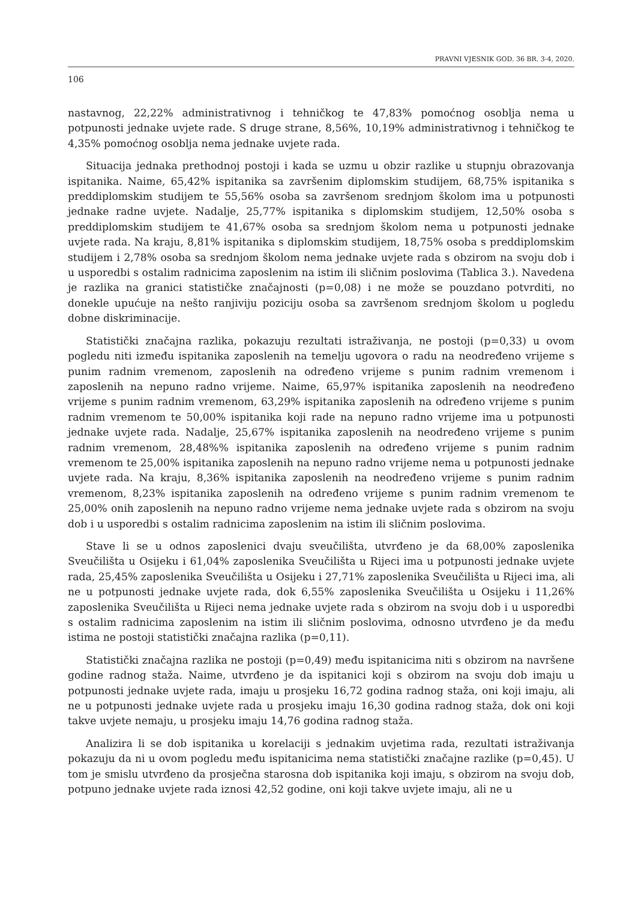PRAVNI VJESNIK GOD. 36 BR. 3-4, 2020.
106
nastavnog, 22,22% administrativnog i tehničkog te 47,83% pomoćnog osoblja nema u potpunosti jednake uvjete rade. S druge strane, 8,56%, 10,19% administrativnog i tehničkog te 4,35% pomoćnog osoblja nema jednake uvjete rada.
Situacija jednaka prethodnoj postoji i kada se uzmu u obzir razlike u stupnju obrazovanja ispitanika. Naime, 65,42% ispitanika sa završenim diplomskim studijem, 68,75% ispitanika s preddiplomskim studijem te 55,56% osoba sa završenom srednjom školom ima u potpunosti jednake radne uvjete. Nadalje, 25,77% ispitanika s diplomskim studijem, 12,50% osoba s preddiplomskim studijem te 41,67% osoba sa srednjom školom nema u potpunosti jednake uvjete rada. Na kraju, 8,81% ispitanika s diplomskim studijem, 18,75% osoba s preddiplomskim studijem i 2,78% osoba sa srednjom školom nema jednake uvjete rada s obzirom na svoju dob i u usporedbi s ostalim radnicima zaposlenim na istim ili sličnim poslovima (Tablica 3.). Navedena je razlika na granici statističke značajnosti (p=0,08) i ne može se pouzdano potvrditi, no donekle upućuje na nešto ranjiviju poziciju osoba sa završenom srednjom školom u pogledu dobne diskriminacije.
Statistički značajna razlika, pokazuju rezultati istraživanja, ne postoji (p=0,33) u ovom pogledu niti između ispitanika zaposlenih na temelju ugovora o radu na neodređeno vrijeme s punim radnim vremenom, zaposlenih na određeno vrijeme s punim radnim vremenom i zaposlenih na nepuno radno vrijeme. Naime, 65,97% ispitanika zaposlenih na neodređeno vrijeme s punim radnim vremenom, 63,29% ispitanika zaposlenih na određeno vrijeme s punim radnim vremenom te 50,00% ispitanika koji rade na nepuno radno vrijeme ima u potpunosti jednake uvjete rada. Nadalje, 25,67% ispitanika zaposlenih na neodređeno vrijeme s punim radnim vremenom, 28,48%% ispitanika zaposlenih na određeno vrijeme s punim radnim vremenom te 25,00% ispitanika zaposlenih na nepuno radno vrijeme nema u potpunosti jednake uvjete rada. Na kraju, 8,36% ispitanika zaposlenih na neodređeno vrijeme s punim radnim vremenom, 8,23% ispitanika zaposlenih na određeno vrijeme s punim radnim vremenom te 25,00% onih zaposlenih na nepuno radno vrijeme nema jednake uvjete rada s obzirom na svoju dob i u usporedbi s ostalim radnicima zaposlenim na istim ili sličnim poslovima.
Stave li se u odnos zaposlenici dvaju sveučilišta, utvrđeno je da 68,00% zaposlenika Sveučilišta u Osijeku i 61,04% zaposlenika Sveučilišta u Rijeci ima u potpunosti jednake uvjete rada, 25,45% zaposlenika Sveučilišta u Osijeku i 27,71% zaposlenika Sveučilišta u Rijeci ima, ali ne u potpunosti jednake uvjete rada, dok 6,55% zaposlenika Sveučilišta u Osijeku i 11,26% zaposlenika Sveučilišta u Rijeci nema jednake uvjete rada s obzirom na svoju dob i u usporedbi s ostalim radnicima zaposlenim na istim ili sličnim poslovima, odnosno utvrđeno je da među istima ne postoji statistički značajna razlika (p=0,11).
Statistički značajna razlika ne postoji (p=0,49) među ispitanicima niti s obzirom na navršene godine radnog staža. Naime, utvrđeno je da ispitanici koji s obzirom na svoju dob imaju u potpunosti jednake uvjete rada, imaju u prosjeku 16,72 godina radnog staža, oni koji imaju, ali ne u potpunosti jednake uvjete rada u prosjeku imaju 16,30 godina radnog staža, dok oni koji takve uvjete nemaju, u prosjeku imaju 14,76 godina radnog staža.
Analizira li se dob ispitanika u korelaciji s jednakim uvjetima rada, rezultati istraživanja pokazuju da ni u ovom pogledu među ispitanicima nema statistički značajne razlike (p=0,45). U tom je smislu utvrđeno da prosječna starosna dob ispitanika koji imaju, s obzirom na svoju dob, potpuno jednake uvjete rada iznosi 42,52 godine, oni koji takve uvjete imaju, ali ne u